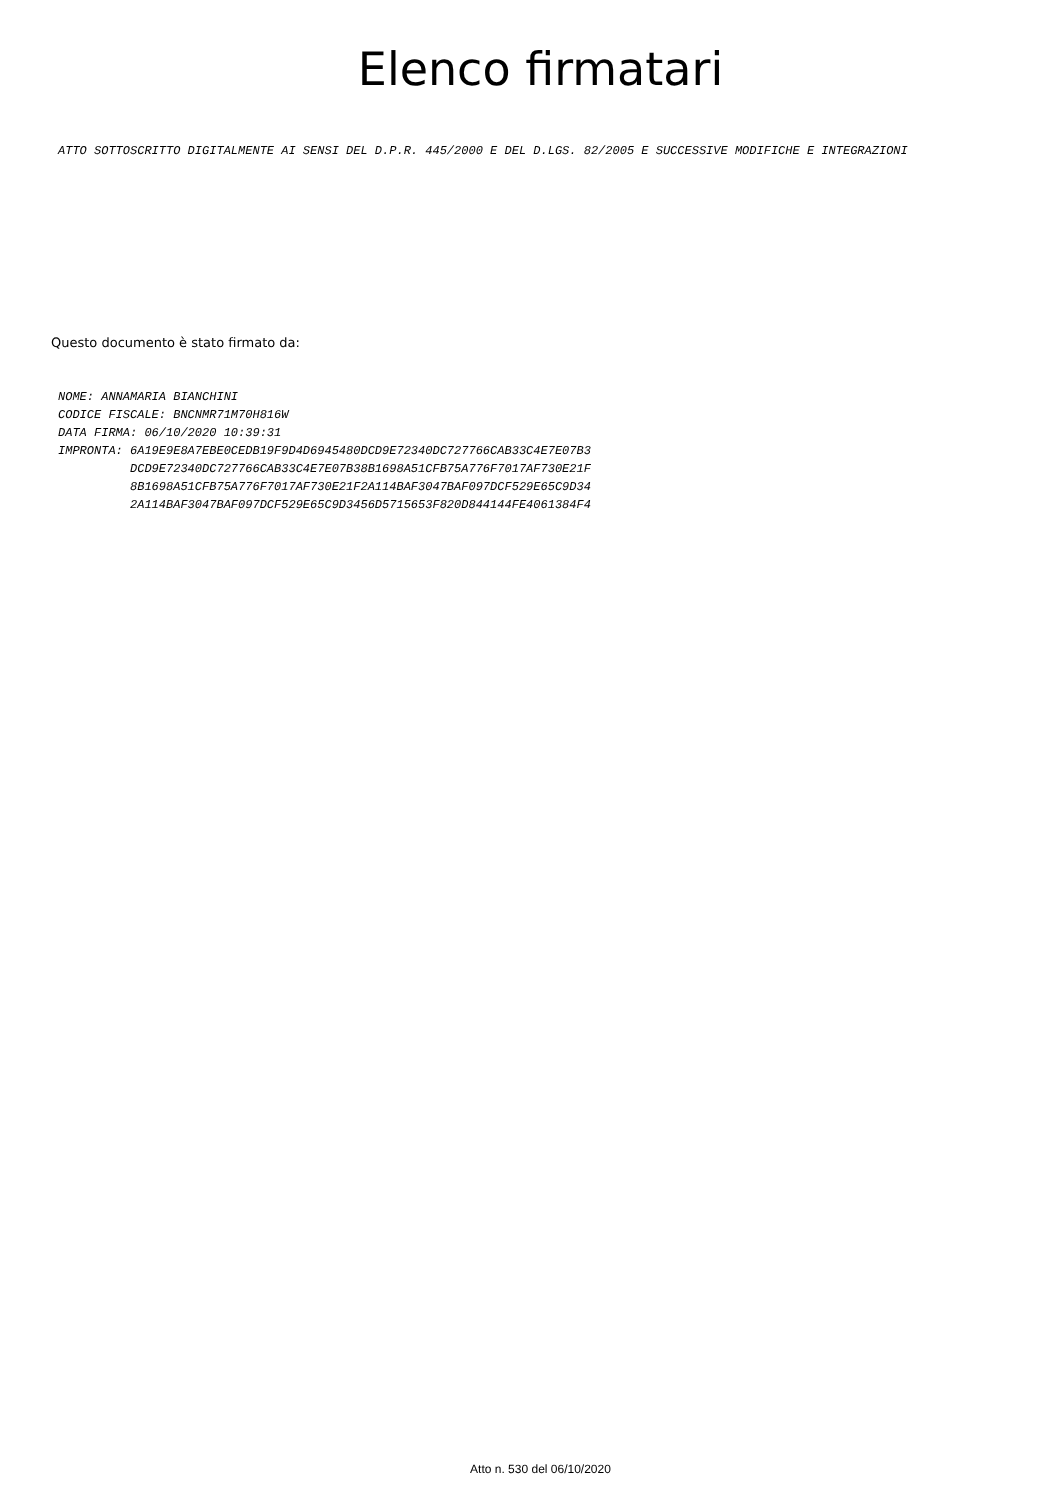Elenco firmatari
ATTO SOTTOSCRITTO DIGITALMENTE AI SENSI DEL D.P.R. 445/2000 E DEL D.LGS. 82/2005 E SUCCESSIVE MODIFICHE E INTEGRAZIONI
Questo documento è stato firmato da:
NOME: ANNAMARIA BIANCHINI
CODICE FISCALE: BNCNMR71M70H816W
DATA FIRMA: 06/10/2020 10:39:31
IMPRONTA: 6A19E9E8A7EBE0CEDB19F9D4D6945480DCD9E72340DC727766CAB33C4E7E07B3
          DCD9E72340DC727766CAB33C4E7E07B38B1698A51CFB75A776F7017AF730E21F
          8B1698A51CFB75A776F7017AF730E21F2A114BAF3047BAF097DCF529E65C9D34
          2A114BAF3047BAF097DCF529E65C9D3456D5715653F820D844144FE4061384F4
Atto n. 530 del 06/10/2020